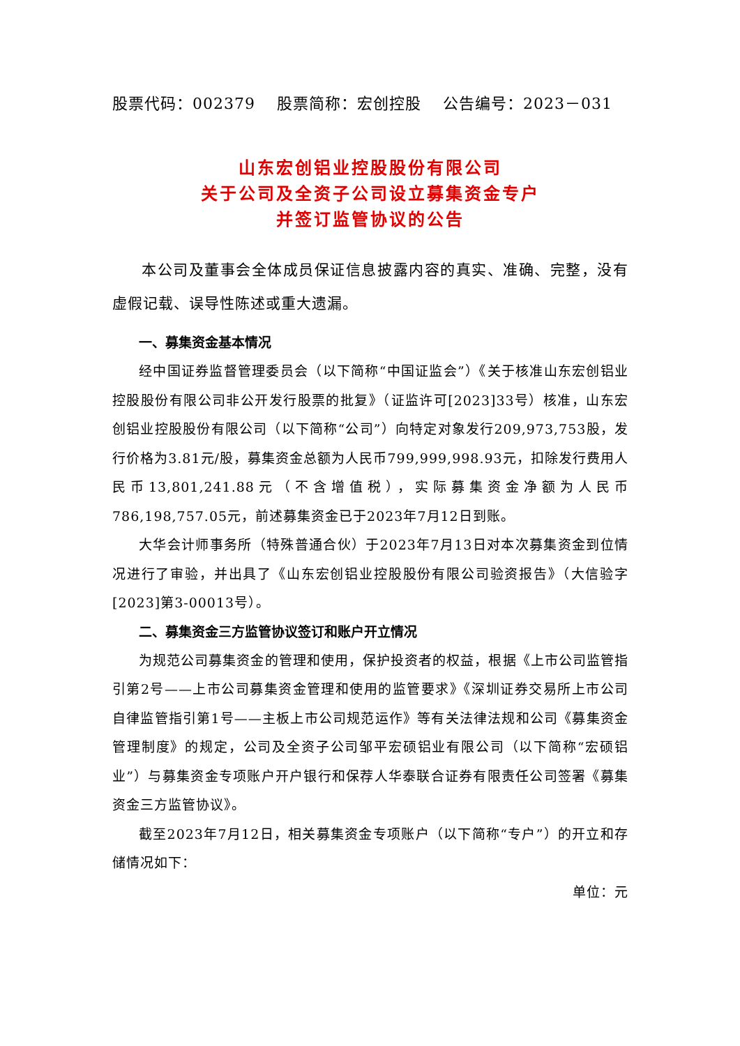股票代码：002379　 股票简称：宏创控股　 公告编号：2023－031
山东宏创铝业控股股份有限公司
关于公司及全资子公司设立募集资金专户
并签订监管协议的公告
本公司及董事会全体成员保证信息披露内容的真实、准确、完整，没有虚假记载、误导性陈述或重大遗漏。
一、募集资金基本情况
经中国证券监督管理委员会（以下简称“中国证监会”）《关于核准山东宏创铝业控股股份有限公司非公开发行股票的批复》（证监许可[2023]33号）核准，山东宏创铝业控股股份有限公司（以下简称“公司”）向特定对象发行209,973,753股，发行价格为3.81元/股，募集资金总额为人民币799,999,998.93元，扣除发行费用人民币13,801,241.88元（不含增值税），实际募集资金净额为人民币786,198,757.05元，前述募集资金已于2023年7月12日到账。
大华会计师事务所（特殊普通合伙）于2023年7月13日对本次募集资金到位情况进行了审验，并出具了《山东宏创铝业控股股份有限公司验资报告》（大信验字[2023]第3-00013号）。
二、募集资金三方监管协议签订和账户开立情况
为规范公司募集资金的管理和使用，保护投资者的权益，根据《上市公司监管指引第2号——上市公司募集资金管理和使用的监管要求》《深圳证券交易所上市公司自律监管指引第1号——主板上市公司规范运作》等有关法律法规和公司《募集资金管理制度》的规定，公司及全资子公司邹平宏硕铝业有限公司（以下简称“宏硕铝业”）与募集资金专项账户开户银行和保荐人华泰联合证券有限责任公司签署《募集资金三方监管协议》。
截至2023年7月12日，相关募集资金专项账户（以下简称“专户”）的开立和存储情况如下：
单位：元